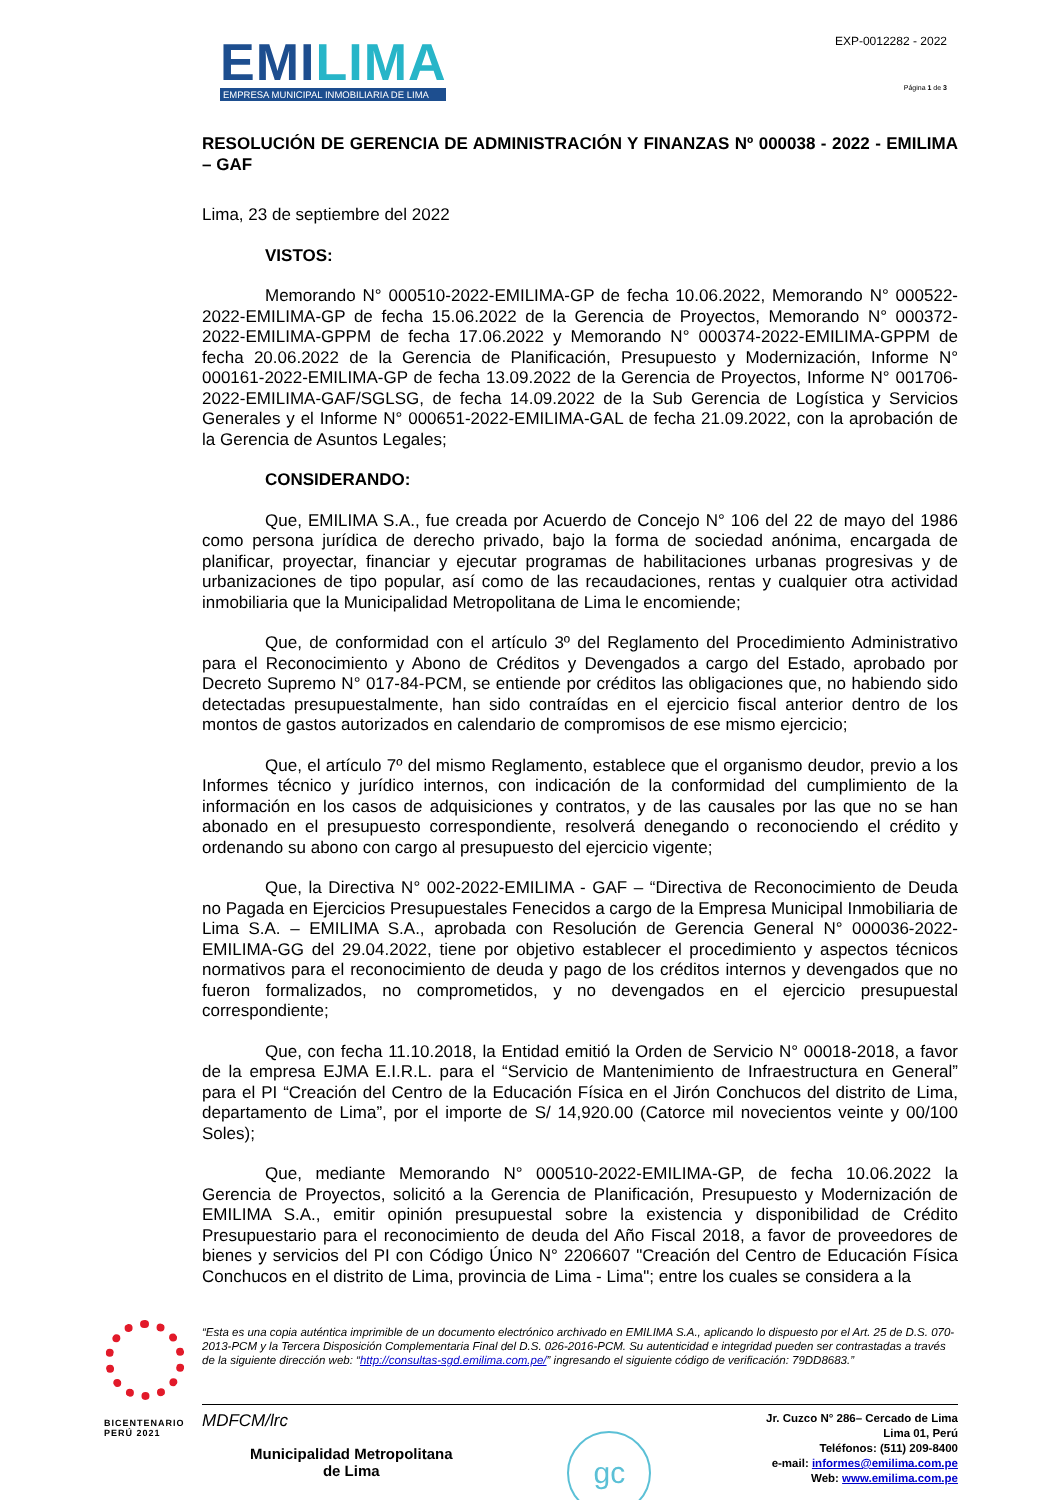EMILIMA
EMPRESA MUNICIPAL INMOBILIARIA DE LIMA
EXP-0012282 - 2022
Página 1 de 3
RESOLUCIÓN DE GERENCIA DE ADMINISTRACIÓN Y FINANZAS Nº 000038 - 2022 - EMILIMA – GAF
Lima, 23 de septiembre del 2022
VISTOS:
Memorando N° 000510-2022-EMILIMA-GP de fecha 10.06.2022, Memorando N° 000522-2022-EMILIMA-GP de fecha 15.06.2022 de la Gerencia de Proyectos, Memorando N° 000372-2022-EMILIMA-GPPM de fecha 17.06.2022 y Memorando N° 000374-2022-EMILIMA-GPPM de fecha 20.06.2022 de la Gerencia de Planificación, Presupuesto y Modernización, Informe N° 000161-2022-EMILIMA-GP de fecha 13.09.2022 de la Gerencia de Proyectos, Informe N° 001706-2022-EMILIMA-GAF/SGLSG, de fecha 14.09.2022 de la Sub Gerencia de Logística y Servicios Generales y el Informe N° 000651-2022-EMILIMA-GAL de fecha 21.09.2022, con la aprobación de la Gerencia de Asuntos Legales;
CONSIDERANDO:
Que, EMILIMA S.A., fue creada por Acuerdo de Concejo N° 106 del 22 de mayo del 1986 como persona jurídica de derecho privado, bajo la forma de sociedad anónima, encargada de planificar, proyectar, financiar y ejecutar programas de habilitaciones urbanas progresivas y de urbanizaciones de tipo popular, así como de las recaudaciones, rentas y cualquier otra actividad inmobiliaria que la Municipalidad Metropolitana de Lima le encomiende;
Que, de conformidad con el artículo 3º del Reglamento del Procedimiento Administrativo para el Reconocimiento y Abono de Créditos y Devengados a cargo del Estado, aprobado por Decreto Supremo N° 017-84-PCM, se entiende por créditos las obligaciones que, no habiendo sido detectadas presupuestalmente, han sido contraídas en el ejercicio fiscal anterior dentro de los montos de gastos autorizados en calendario de compromisos de ese mismo ejercicio;
Que, el artículo 7º del mismo Reglamento, establece que el organismo deudor, previo a los Informes técnico y jurídico internos, con indicación de la conformidad del cumplimiento de la información en los casos de adquisiciones y contratos, y de las causales por las que no se han abonado en el presupuesto correspondiente, resolverá denegando o reconociendo el crédito y ordenando su abono con cargo al presupuesto del ejercicio vigente;
Que, la Directiva N° 002-2022-EMILIMA - GAF – “Directiva de Reconocimiento de Deuda no Pagada en Ejercicios Presupuestales Fenecidos a cargo de la Empresa Municipal Inmobiliaria de Lima S.A. – EMILIMA S.A., aprobada con Resolución de Gerencia General N° 000036-2022-EMILIMA-GG del 29.04.2022, tiene por objetivo establecer el procedimiento y aspectos técnicos normativos para el reconocimiento de deuda y pago de los créditos internos y devengados que no fueron formalizados, no comprometidos, y no devengados en el ejercicio presupuestal correspondiente;
Que, con fecha 11.10.2018, la Entidad emitió la Orden de Servicio N° 00018-2018, a favor de la empresa EJMA E.I.R.L. para el “Servicio de Mantenimiento de Infraestructura en General” para el PI “Creación del Centro de la Educación Física en el Jirón Conchucos del distrito de Lima, departamento de Lima”, por el importe de S/ 14,920.00 (Catorce mil novecientos veinte y 00/100 Soles);
Que, mediante Memorando N° 000510-2022-EMILIMA-GP, de fecha 10.06.2022 la Gerencia de Proyectos, solicitó a la Gerencia de Planificación, Presupuesto y Modernización de EMILIMA S.A., emitir opinión presupuestal sobre la existencia y disponibilidad de Crédito Presupuestario para el reconocimiento de deuda del Año Fiscal 2018, a favor de proveedores de bienes y servicios del PI con Código Único N° 2206607 "Creación del Centro de Educación Física Conchucos en el distrito de Lima, provincia de Lima - Lima"; entre los cuales se considera a la
BICENTENARIO
PERÚ 2021
“Esta es una copia auténtica imprimible de un documento electrónico archivado en EMILIMA S.A., aplicando lo dispuesto por el Art. 25 de D.S. 070-2013-PCM y la Tercera Disposición Complementaria Final del D.S. 026-2016-PCM. Su autenticidad e integridad pueden ser contrastadas a través de la siguiente dirección web: “http://consultas-sgd.emilima.com.pe/” ingresando el siguiente código de verificación: 79DD8683.”
MDFCM/lrc
Municipalidad Metropolitana
de Lima
gc
Jr. Cuzco N° 286– Cercado de Lima
Lima 01, Perú
Teléfonos: (511) 209-8400
e-mail: informes@emilima.com.pe
Web: www.emilima.com.pe